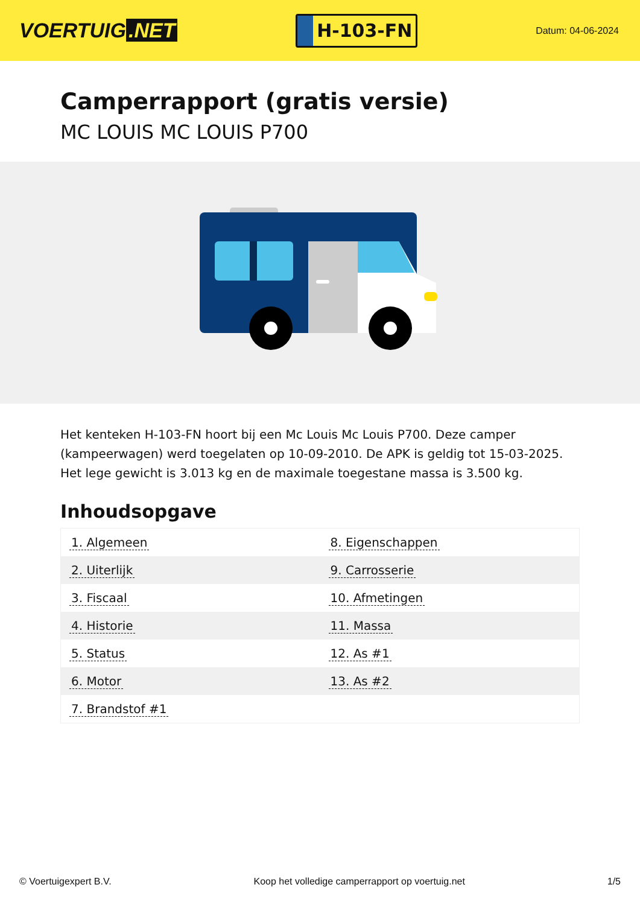VOERTUIG.NET
H-103-FN
Datum: 04-06-2024
Camperrapport (gratis versie)
MC LOUIS MC LOUIS P700
Het kenteken H-103-FN hoort bij een Mc Louis Mc Louis P700. Deze camper (kampeerwagen) werd toegelaten op 10-09-2010. De APK is geldig tot 15-03-2025. Het lege gewicht is 3.013 kg en de maximale toegestane massa is 3.500 kg.
Inhoudsopgave
| 1. Algemeen | 8. Eigenschappen |
| 2. Uiterlijk | 9. Carrosserie |
| 3. Fiscaal | 10. Afmetingen |
| 4. Historie | 11. Massa |
| 5. Status | 12. As #1 |
| 6. Motor | 13. As #2 |
| 7. Brandstof #1 | |
© Voertuigexpert B.V. Koop het volledige camperrapport op voertuig.net 1/5